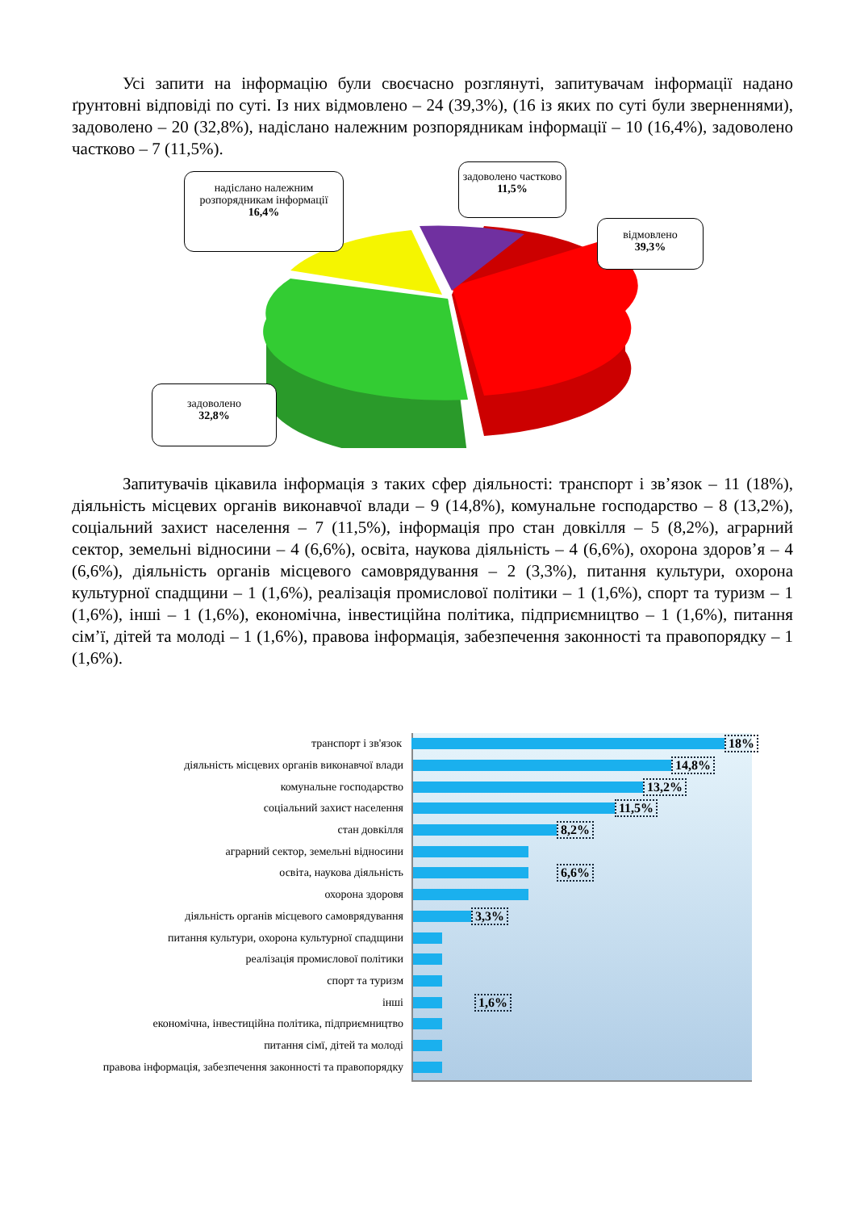Усі запити на інформацію були своєчасно розглянуті, запитувачам інформації надано ґрунтовні відповіді по суті. Із них відмовлено – 24 (39,3%), (16 із яких по суті були зверненнями), задоволено – 20 (32,8%), надіслано належним розпорядникам інформації – 10 (16,4%), задоволено частково – 7 (11,5%).
надіслано належним розпорядникам інформації
16,4%
задоволено частково
11,5%
відмовлено
39,3%
задоволено
32,8%
Запитувачів цікавила інформація з таких сфер діяльності: транспорт і зв’язок – 11 (18%), діяльність місцевих органів виконавчої влади – 9 (14,8%), комунальне господарство – 8 (13,2%), соціальний захист населення – 7 (11,5%), інформація про стан довкілля – 5 (8,2%), аграрний сектор, земельні відносини – 4 (6,6%), освіта, наукова діяльність – 4 (6,6%), охорона здоров’я – 4 (6,6%), діяльність органів місцевого самоврядування – 2 (3,3%), питання культури, охорона культурної спадщини – 1 (1,6%), реалізація промислової політики – 1 (1,6%), спорт та туризм – 1 (1,6%), інші – 1 (1,6%), економічна, інвестиційна політика, підприємництво – 1 (1,6%), питання сім’ї, дітей та молоді – 1 (1,6%), правова інформація, забезпечення законності та правопорядку – 1 (1,6%).
транспорт і зв'язок 18%
діяльність місцевих органів виконавчої влади 14,8%
комунальне господарство 13,2%
соціальний захист населення 11,5%
стан довкілля 8,2%
аграрний сектор, земельні відносини
освіта, наукова діяльність 6,6%
охорона здоровя
діяльність органів місцевого самоврядування 3,3%
питання культури, охорона культурної спадщини
реалізація промислової політики
спорт та туризм
інші 1,6%
економічна, інвестиційна політика, підприємництво
питання сімї, дітей та молоді
правова інформація, забезпечення законності та правопорядку